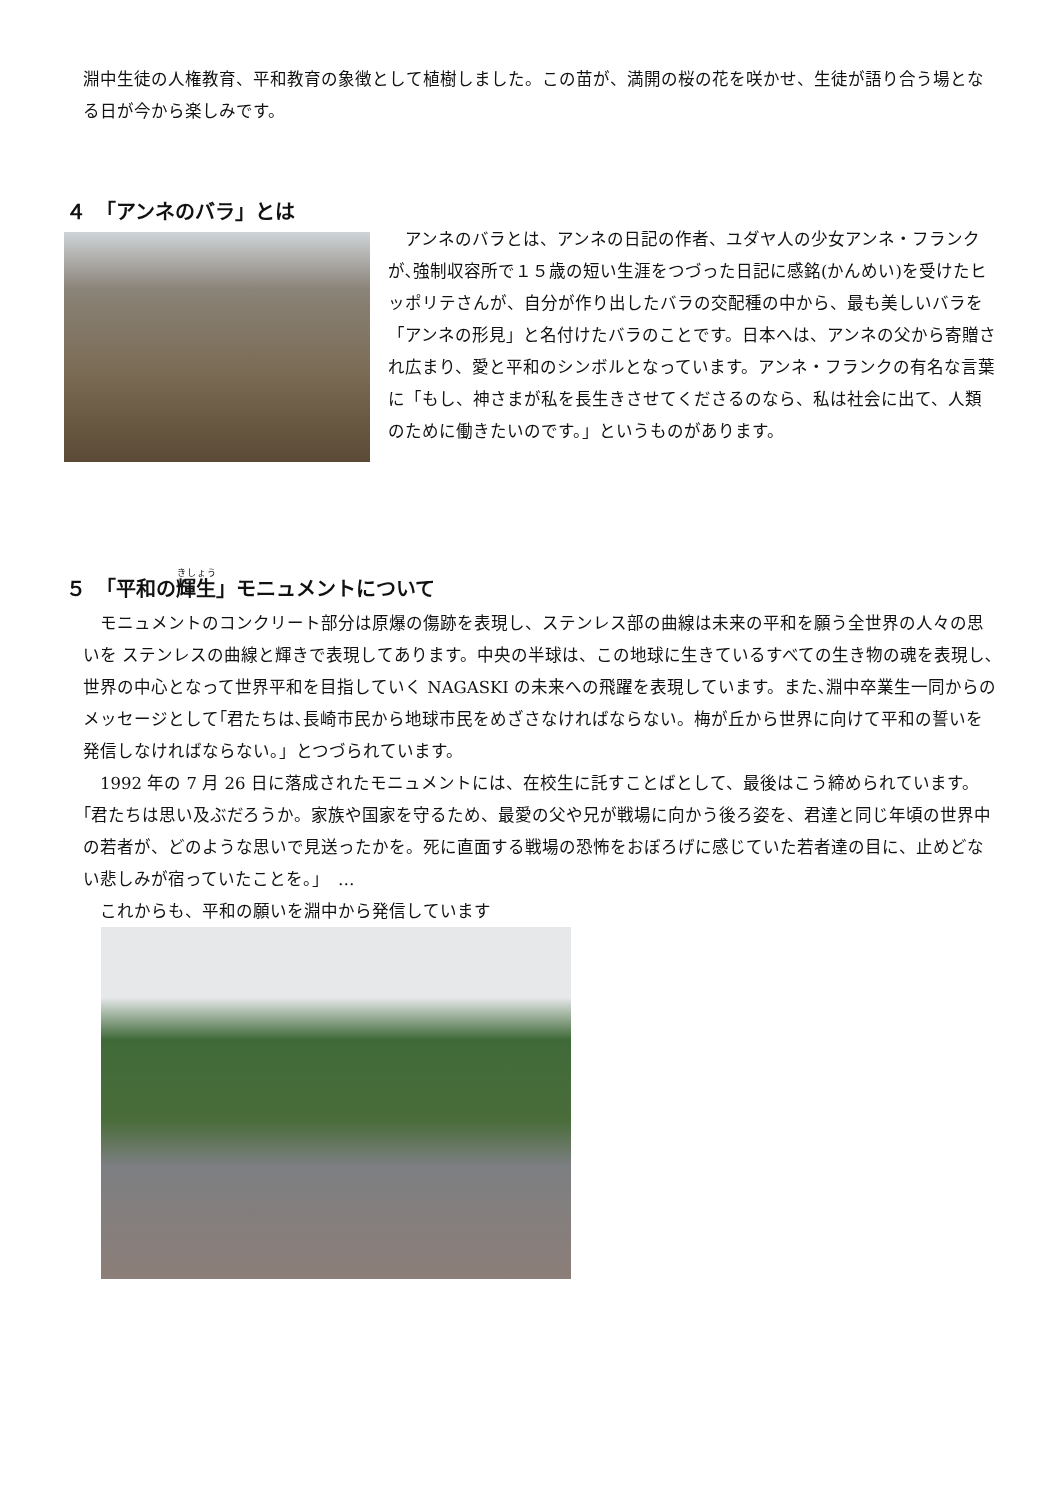淵中生徒の人権教育、平和教育の象徴として植樹しました。この苗が、満開の桜の花を咲かせ、生徒が語り合う場となる日が今から楽しみです。
４　「アンネのバラ」とは
　アンネのバラとは、アンネの日記の作者、ユダヤ人の少女アンネ・フランクが､強制収容所で１５歳の短い生涯をつづった日記に感銘(かんめい)を受けたヒッポリテさんが、自分が作り出したバラの交配種の中から、最も美しいバラを「アンネの形見」と名付けたバラのことです。日本へは、アンネの父から寄贈され広まり、愛と平和のシンボルとなっています。アンネ・フランクの有名な言葉に「もし、神さまが私を長生きさせてくださるのなら、私は社会に出て、人類のために働きたいのです。」というものがあります。
５　「平和の輝生」モニュメントについて
　モニュメントのコンクリート部分は原爆の傷跡を表現し、ステンレス部の曲線は未来の平和を願う全世界の人々の思いを ステンレスの曲線と輝きで表現してあります。中央の半球は、この地球に生きているすべての生き物の魂を表現し､世界の中心となって世界平和を目指していく NAGASKI の未来への飛躍を表現しています。また､淵中卒業生一同からのメッセージとして｢君たちは､長崎市民から地球市民をめざさなければならない。梅が丘から世界に向けて平和の誓いを発信しなければならない。」とつづられています。
　1992 年の 7 月 26 日に落成されたモニュメントには、在校生に託すことばとして、最後はこう締められています。｢君たちは思い及ぶだろうか。家族や国家を守るため、最愛の父や兄が戦場に向かう後ろ姿を、君達と同じ年頃の世界中の若者が、どのような思いで見送ったかを。死に直面する戦場の恐怖をおぼろげに感じていた若者達の目に、止めどない悲しみが宿っていたことを。」　…
　これからも、平和の願いを淵中から発信しています